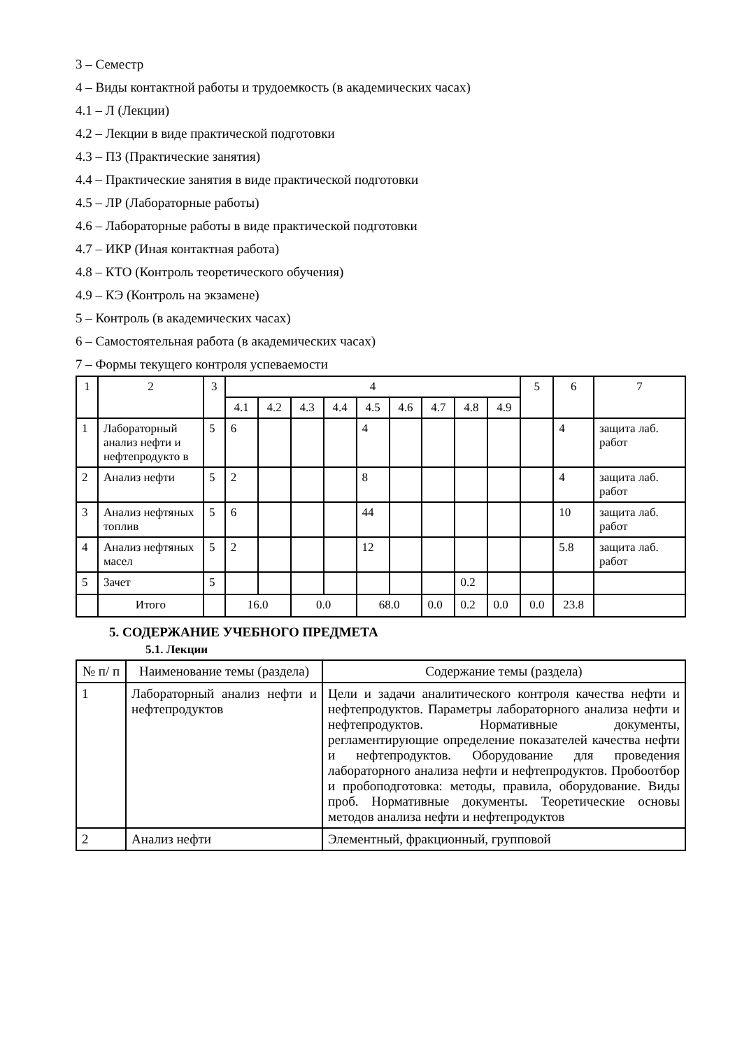3 – Семестр
4 – Виды контактной работы и трудоемкость (в академических часах)
4.1 – Л (Лекции)
4.2 – Лекции в виде практической подготовки
4.3 – ПЗ (Практические занятия)
4.4 – Практические занятия в виде практической подготовки
4.5 – ЛР (Лабораторные работы)
4.6 – Лабораторные работы в виде практической подготовки
4.7 – ИКР (Иная контактная работа)
4.8 – КТО (Контроль теоретического обучения)
4.9 – КЭ (Контроль на экзамене)
5 – Контроль (в академических часах)
6 – Самостоятельная работа (в академических часах)
7 – Формы текущего контроля успеваемости
| 1 | 2 | 3 | 4 | | | | | | | | | 5 | 6 | 7 |
| --- | --- | --- | --- | --- | --- | --- | --- | --- | --- | --- | --- | --- | --- | --- |
| | | | 4.1 | 4.2 | 4.3 | 4.4 | 4.5 | 4.6 | 4.7 | 4.8 | 4.9 | | | |
| 1 | Лабораторный анализ нефти и нефтепродукто в | 5 | 6 | | | | 4 | | | | | | 4 | защита лаб. работ |
| 2 | Анализ нефти | 5 | 2 | | | | 8 | | | | | | 4 | защита лаб. работ |
| 3 | Анализ нефтяных топлив | 5 | 6 | | | | 44 | | | | | | 10 | защита лаб. работ |
| 4 | Анализ нефтяных масел | 5 | 2 | | | | 12 | | | | | | 5.8 | защита лаб. работ |
| 5 | Зачет | 5 | | | | | | | | 0.2 | | | | |
| | Итого | | 16.0 | | 0.0 | | 68.0 | | 0.0 | 0.2 | 0.0 | 0.0 | 23.8 | |
5. СОДЕРЖАНИЕ УЧЕБНОГО ПРЕДМЕТА
5.1. Лекции
| № п/ п | Наименование темы (раздела) | Содержание темы (раздела) |
| --- | --- | --- |
| 1 | Лабораторный анализ нефти и нефтепродуктов | Цели и задачи аналитического контроля качества нефти и нефтепродуктов. Параметры лабораторного анализа нефти и нефтепродуктов. Нормативные документы, регламентирующие определение показателей качества нефти и нефтепродуктов. Оборудование для проведения лабораторного анализа нефти и нефтепродуктов. Пробоотбор и пробоподготовка: методы, правила, оборудование. Виды проб. Нормативные документы. Теоретические основы методов анализа нефти и нефтепродуктов |
| 2 | Анализ нефти | Элементный, фракционный, групповой |